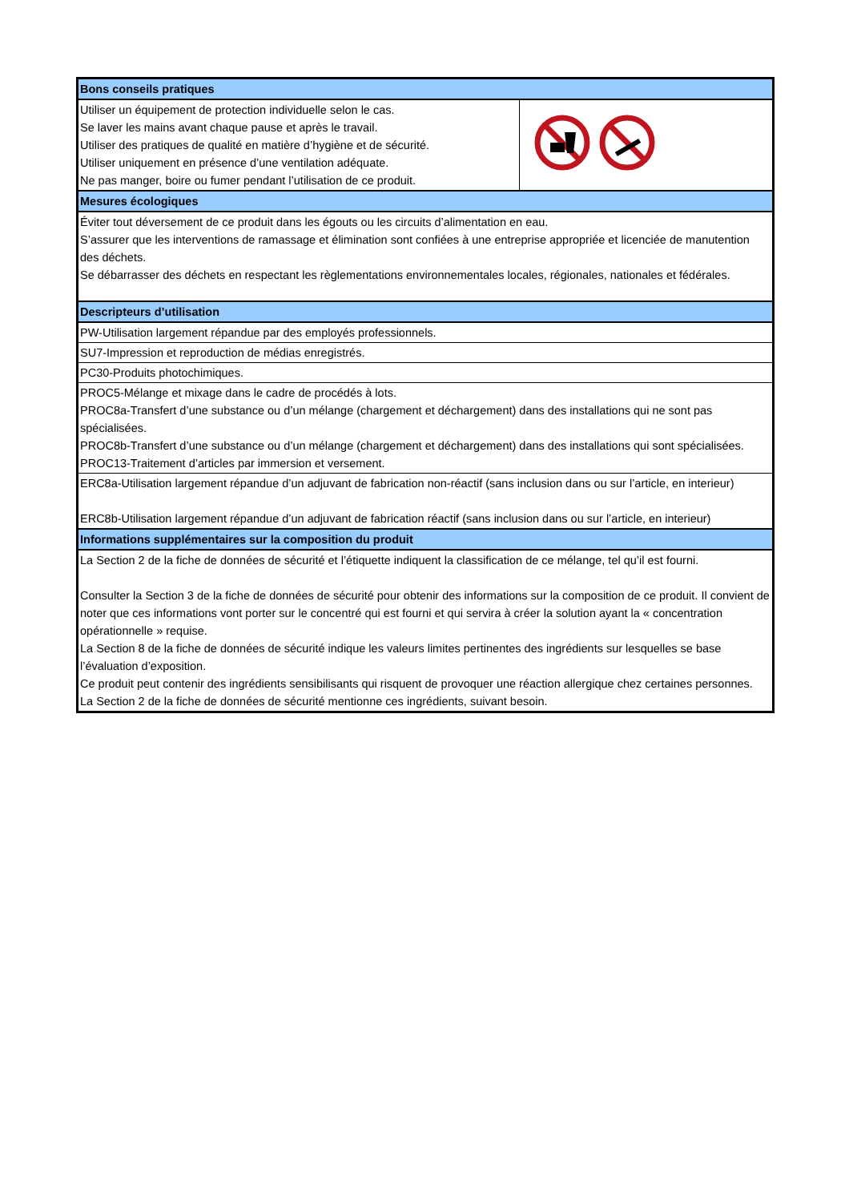| Bons conseils pratiques | |
| Utiliser un équipement de protection individuelle selon le cas. Se laver les mains avant chaque pause et après le travail. Utiliser des pratiques de qualité en matière d’hygiène et de sécurité. Utiliser uniquement en présence d’une ventilation adéquate. Ne pas manger, boire ou fumer pendant l’utilisation de ce produit. | |
| Mesures écologiques | |
| Éviter tout déversement de ce produit dans les égouts ou les circuits d’alimentation en eau. S’assurer que les interventions de ramassage et élimination sont confiées à une entreprise appropriée et licenciée de manutention des déchets. Se débarrasser des déchets en respectant les règlementations environnementales locales, régionales, nationales et fédérales. | |
| Descripteurs d’utilisation | |
| PW-Utilisation largement répandue par des employés professionnels. | |
| SU7-Impression et reproduction de médias enregistrés. | |
| PC30-Produits photochimiques. | |
| PROC5-Mélange et mixage dans le cadre de procédés à lots. PROC8a-Transfert d’une substance ou d’un mélange (chargement et déchargement) dans des installations qui ne sont pas spécialisées. PROC8b-Transfert d’une substance ou d’un mélange (chargement et déchargement) dans des installations qui sont spécialisées. PROC13-Traitement d’articles par immersion et versement. | |
| ERC8a-Utilisation largement répandue d’un adjuvant de fabrication non-réactif (sans inclusion dans ou sur l’article, en interieur) ERC8b-Utilisation largement répandue d’un adjuvant de fabrication réactif (sans inclusion dans ou sur l’article, en interieur) | |
| Informations supplémentaires sur la composition du produit | |
| La Section 2 de la fiche de données de sécurité et l’étiquette indiquent la classification de ce mélange, tel qu’il est fourni. Consulter la Section 3 de la fiche de données de sécurité pour obtenir des informations sur la composition de ce produit. Il convient de noter que ces informations vont porter sur le concentré qui est fourni et qui servira à créer la solution ayant la « concentration opérationnelle » requise. La Section 8 de la fiche de données de sécurité indique les valeurs limites pertinentes des ingrédients sur lesquelles se base l’évaluation d’exposition. Ce produit peut contenir des ingrédients sensibilisants qui risquent de provoquer une réaction allergique chez certaines personnes. La Section 2 de la fiche de données de sécurité mentionne ces ingrédients, suivant besoin. | |